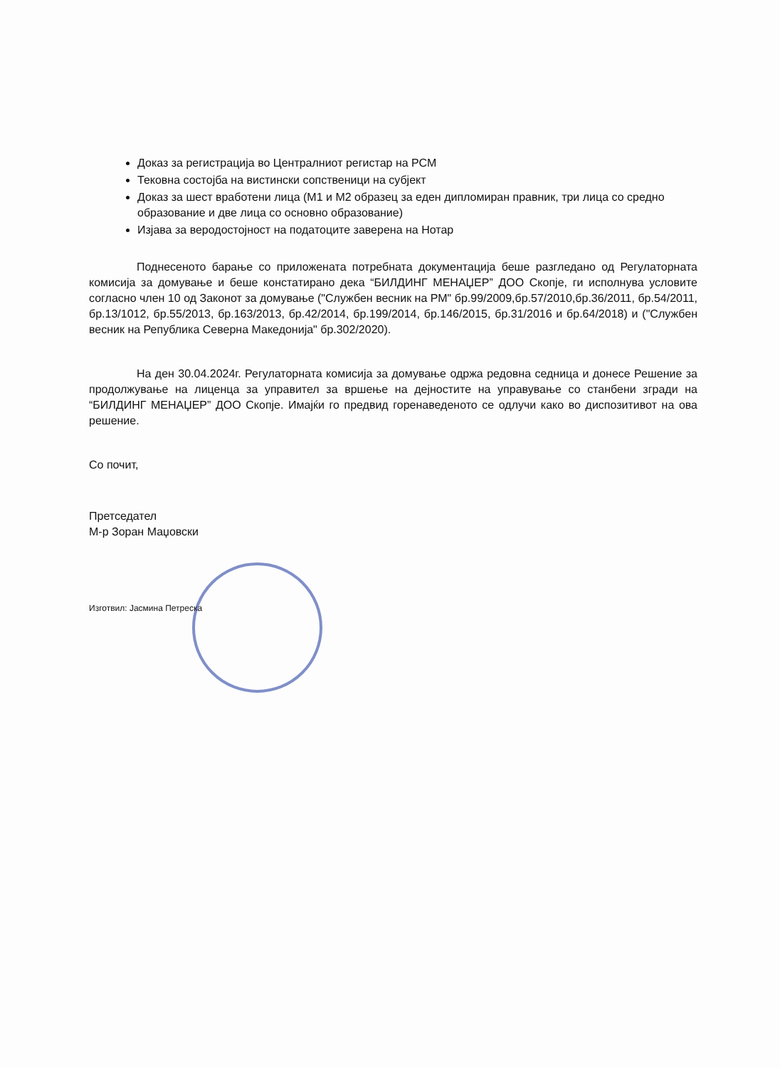Доказ за регистрација во Централниот регистар на РСМ
Тековна состојба на вистински сопственици на субјект
Доказ за шест вработени лица (М1 и М2 образец за еден дипломиран правник, три лица со средно образование и две лица со основно образование)
Изјава за веродостојност на податоците заверена на Нотар
Поднесеното барање со приложената потребната документација беше разгледано од Регулаторната комисија за домување и беше констатирано дека “БИЛДИНГ МЕНАЏЕР” ДОО Скопје, ги исполнува условите согласно член 10 од Законот за домување ("Службен весник на РМ" бр.99/2009,бр.57/2010,бр.36/2011, бр.54/2011, бр.13/1012, бр.55/2013, бр.163/2013, бр.42/2014, бр.199/2014, бр.146/2015, бр.31/2016 и бр.64/2018) и ("Службен весник на Република Северна Македонија" бр.302/2020).
На ден 30.04.2024г. Регулаторната комисија за домување одржа редовна седница и донесе Решение за продолжување на лиценца за управител за вршење на дејностите на управување со станбени згради на “БИЛДИНГ МЕНАЏЕР” ДОО Скопје. Имајќи го предвид горенаведеното се одлучи како во диспозитивот на ова решение.
Со почит,
Претседател
М-р Зоран Маџовски
Изготвил: Јасмина Петреска